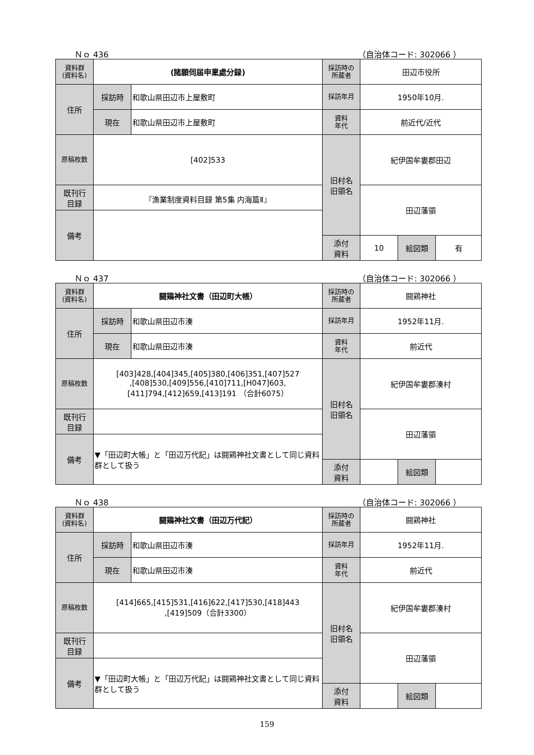Ｎｏ 436 （自治体コード: 302066 ）
| 資料群 (資料名) | (諸願伺届申稟處分録) | | 採訪時の 所蔵者 | 田辺市役所 | | |
| 住所 | 採訪時 | 和歌山県田辺市上屋敷町 | 採訪年月 | 1950年10月. | | |
| | 現在 | 和歌山県田辺市上屋敷町 | 資料 年代 | 前近代/近代 | | |
| 原稿枚数 | [402]533 | | 旧村名 旧領名 | 紀伊国牟婁郡田辺 | | |
| 既刊行 目録 | 『漁業制度資料目録 第5集 内海篇Ⅱ』 | | | 田辺藩領 | | |
| 備考 | | | | | | |
| | | | 添付 資料 | 10 | 絵図類 | 有 |
Ｎｏ 437 （自治体コード: 302066 ）
| 資料群 (資料名) | 闘鶏神社文書（田辺町大帳） | | 採訪時の 所蔵者 | 闘鶏神社 | | |
| 住所 | 採訪時 | 和歌山県田辺市湊 | 採訪年月 | 1952年11月. | | |
| | 現在 | 和歌山県田辺市湊 | 資料 年代 | 前近代 | | |
| 原稿枚数 | [403]428,[404]345,[405]380,[406]351,[407]527 ,[408]530,[409]556,[410]711,[H047]603, [411]794,[412]659,[413]191 （合計6075） | | 旧村名 旧領名 | 紀伊国牟婁郡湊村 | | |
| 既刊行 目録 | | | | 田辺藩領 | | |
| 備考 | ▼「田辺町大帳」と「田辺万代記」は闘鶏神社文書として同じ資料群として扱う | | | | | |
| | | | 添付 資料 | | 絵図類 | |
Ｎｏ 438 （自治体コード: 302066 ）
| 資料群 (資料名) | 闘鶏神社文書（田辺万代記） | | 採訪時の 所蔵者 | 闘鶏神社 | | |
| 住所 | 採訪時 | 和歌山県田辺市湊 | 採訪年月 | 1952年11月. | | |
| | 現在 | 和歌山県田辺市湊 | 資料 年代 | 前近代 | | |
| 原稿枚数 | [414]665,[415]531,[416]622,[417]530,[418]443 ,[419]509（合計3300） | | 旧村名 旧領名 | 紀伊国牟婁郡湊村 | | |
| 既刊行 目録 | | | | 田辺藩領 | | |
| 備考 | ▼「田辺町大帳」と「田辺万代記」は闘鶏神社文書として同じ資料群として扱う | | | | | |
| | | | 添付 資料 | | 絵図類 | |
159